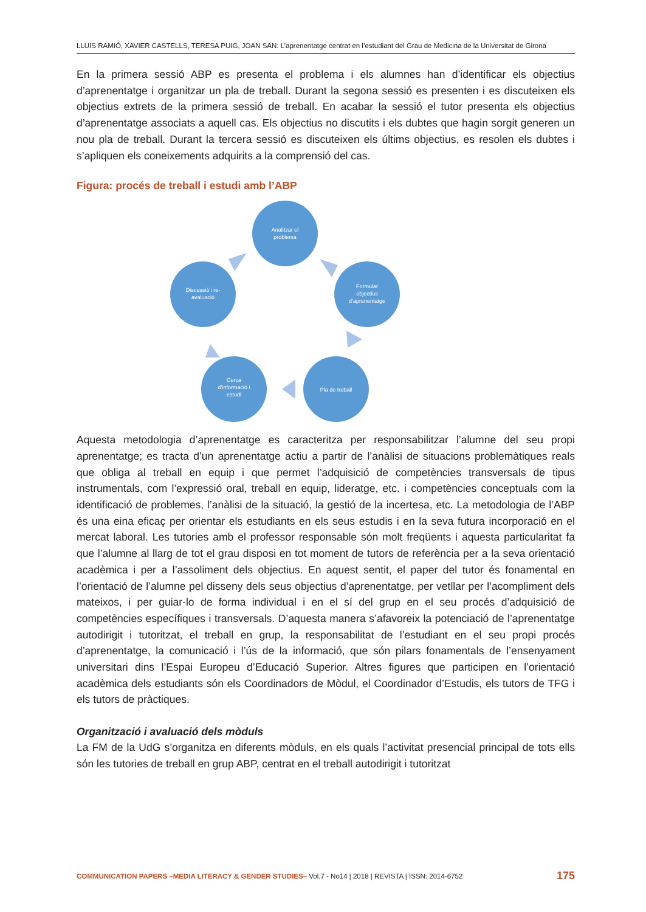LLUIS RAMIÓ, XAVIER CASTELLS, TERESA PUIG, JOAN SAN: L’aprenentatge centrat en l’estudiant del Grau de Medicina de la Universitat de Girona
En la primera sessió ABP es presenta el problema i els alumnes han d’identificar els objectius d’aprenentatge i organitzar un pla de treball. Durant la segona sessió es presenten i es discuteixen els objectius extrets de la primera sessió de treball. En acabar la sessió el tutor presenta els objectius d’aprenentatge associats a aquell cas. Els objectius no discutits i els dubtes que hagin sorgit generen un nou pla de treball. Durant la tercera sessió es discuteixen els últims objectius, es resolen els dubtes i s’apliquen els coneixements adquirits a la comprensió del cas.
Figura: procés de treball i estudi amb l’ABP
Analitzar el
problema
Formular
objectius
d’aprenentatge
Pla de treball
Cerca
d’informació i
estudi
Discussió i re-
avaluació
Aquesta metodologia d’aprenentatge es caracteritza per responsabilitzar l’alumne del seu propi aprenentatge; es tracta d’un aprenentatge actiu a partir de l’anàlisi de situacions problemàtiques reals que obliga al treball en equip i que permet l’adquisició de competències transversals de tipus instrumentals, com l’expressió oral, treball en equip, lideratge, etc. i competències conceptuals com la identificació de problemes, l’anàlisi de la situació, la gestió de la incertesa, etc. La metodologia de l’ABP és una eina eficaç per orientar els estudiants en els seus estudis i en la seva futura incorporació en el mercat laboral. Les tutories amb el professor responsable són molt freqüents i aquesta particularitat fa que l’alumne al llarg de tot el grau disposi en tot moment de tutors de referència per a la seva orientació acadèmica i per a l’assoliment dels objectius. En aquest sentit, el paper del tutor és fonamental en l’orientació de l’alumne pel disseny dels seus objectius d’aprenentatge, per vetllar per l’acompliment dels mateixos, i per guiar-lo de forma individual i en el sí del grup en el seu procés d’adquisició de competències específiques i transversals. D’aquesta manera s’afavoreix la potenciació de l’aprenentatge autodirigit i tutoritzat, el treball en grup, la responsabilitat de l’estudiant en el seu propi procés d’aprenentatge, la comunicació i l’ús de la informació, que són pilars fonamentals de l’ensenyament universitari dins l’Espai Europeu d’Educació Superior. Altres figures que participen en l’orientació acadèmica dels estudiants són els Coordinadors de Mòdul, el Coordinador d’Estudis, els tutors de TFG i els tutors de pràctiques.
Organització i avaluació dels mòduls
La FM de la UdG s’organitza en diferents mòduls, en els quals l’activitat presencial principal de tots ells són les tutories de treball en grup ABP, centrat en el treball autodirigit i tutoritzat
COMMUNICATION PAPERS –MEDIA LITERACY & GENDER STUDIES– Vol.7 - No14 | 2018 | REVISTA | ISSN: 2014-6752 175